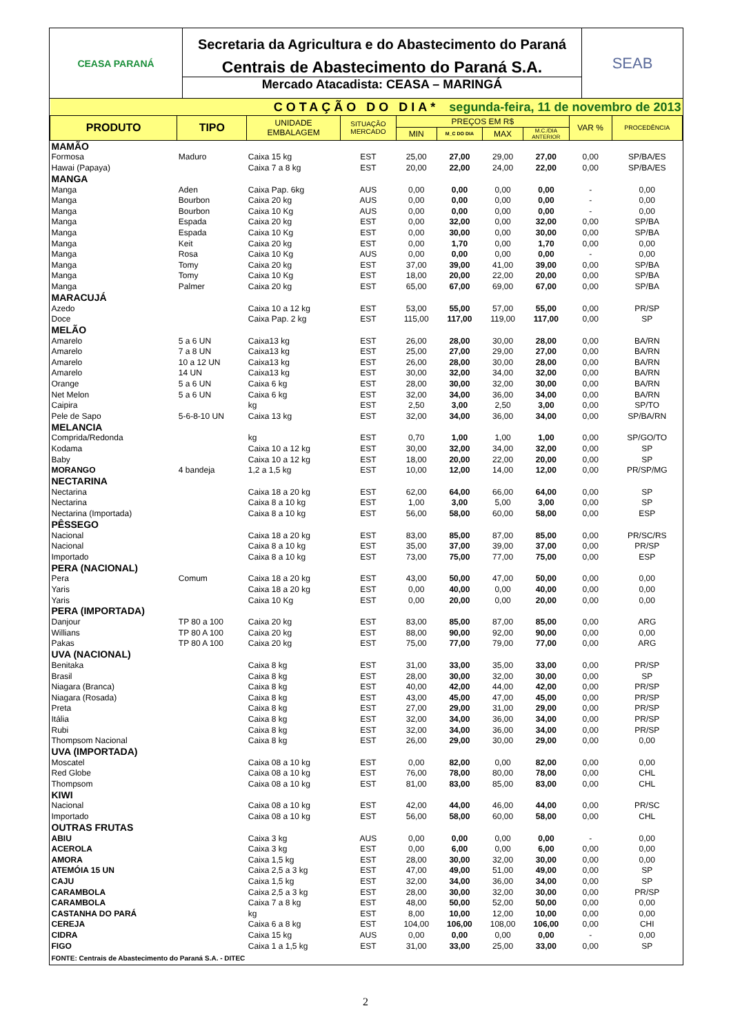CEASA PARANÁ
Secretaria da Agricultura e do Abastecimento do Paraná
Centrais de Abastecimento do Paraná S.A.
Mercado Atacadista: CEASA – MARINGÁ
SEAB
| COTAÇÃO DO DIA* segunda-feira, 11 de novembro de 2013 | | | | | | | | | |
| PRODUTO | TIPO | UNIDADE EMBALAGEM | SITUAÇÃO MERCADO | PREÇOS EM R$ | | | | VAR % | PROCEDÊNCIA |
| | | | | MIN | M_C DO DIA | MAX | M.C./DIA ANTERIOR | | |
| MAMÃO | | | | | | | | | |
| Formosa | Maduro | Caixa 15 kg | EST | 25,00 | 27,00 | 29,00 | 27,00 | 0,00 | SP/BA/ES |
| Hawai (Papaya) | | Caixa 7 a 8 kg | EST | 20,00 | 22,00 | 24,00 | 22,00 | 0,00 | SP/BA/ES |
| MANGA | | | | | | | | | |
| Manga | Aden | Caixa Pap. 6kg | AUS | 0,00 | 0,00 | 0,00 | 0,00 | - | 0,00 |
| Manga | Bourbon | Caixa 20 kg | AUS | 0,00 | 0,00 | 0,00 | 0,00 | - | 0,00 |
| Manga | Bourbon | Caixa 10 Kg | AUS | 0,00 | 0,00 | 0,00 | 0,00 | - | 0,00 |
| Manga | Espada | Caixa 20 kg | EST | 0,00 | 32,00 | 0,00 | 32,00 | 0,00 | SP/BA |
| Manga | Espada | Caixa 10 Kg | EST | 0,00 | 30,00 | 0,00 | 30,00 | 0,00 | SP/BA |
| Manga | Keit | Caixa 20 kg | EST | 0,00 | 1,70 | 0,00 | 1,70 | 0,00 | 0,00 |
| Manga | Rosa | Caixa 10 Kg | AUS | 0,00 | 0,00 | 0,00 | 0,00 | - | 0,00 |
| Manga | Tomy | Caixa 20 kg | EST | 37,00 | 39,00 | 41,00 | 39,00 | 0,00 | SP/BA |
| Manga | Tomy | Caixa 10 Kg | EST | 18,00 | 20,00 | 22,00 | 20,00 | 0,00 | SP/BA |
| Manga | Palmer | Caixa 20 kg | EST | 65,00 | 67,00 | 69,00 | 67,00 | 0,00 | SP/BA |
| MARACUJÁ | | | | | | | | | |
| Azedo | | Caixa 10 a 12 kg | EST | 53,00 | 55,00 | 57,00 | 55,00 | 0,00 | PR/SP |
| Doce | | Caixa Pap. 2 kg | EST | 115,00 | 117,00 | 119,00 | 117,00 | 0,00 | SP |
| MELÃO | | | | | | | | | |
| Amarelo | 5 a 6 UN | Caixa13 kg | EST | 26,00 | 28,00 | 30,00 | 28,00 | 0,00 | BA/RN |
| Amarelo | 7 a 8 UN | Caixa13 kg | EST | 25,00 | 27,00 | 29,00 | 27,00 | 0,00 | BA/RN |
| Amarelo | 10 a 12 UN | Caixa13 kg | EST | 26,00 | 28,00 | 30,00 | 28,00 | 0,00 | BA/RN |
| Amarelo | 14 UN | Caixa13 kg | EST | 30,00 | 32,00 | 34,00 | 32,00 | 0,00 | BA/RN |
| Orange | 5 a 6 UN | Caixa 6 kg | EST | 28,00 | 30,00 | 32,00 | 30,00 | 0,00 | BA/RN |
| Net Melon | 5 a 6 UN | Caixa 6 kg | EST | 32,00 | 34,00 | 36,00 | 34,00 | 0,00 | BA/RN |
| Caipira | | kg | EST | 2,50 | 3,00 | 2,50 | 3,00 | 0,00 | SP/TO |
| Pele de Sapo | 5-6-8-10 UN | Caixa 13 kg | EST | 32,00 | 34,00 | 36,00 | 34,00 | 0,00 | SP/BA/RN |
| MELANCIA | | | | | | | | | |
| Comprida/Redonda | | kg | EST | 0,70 | 1,00 | 1,00 | 1,00 | 0,00 | SP/GO/TO |
| Kodama | | Caixa 10 a 12 kg | EST | 30,00 | 32,00 | 34,00 | 32,00 | 0,00 | SP |
| Baby | | Caixa 10 a 12 kg | EST | 18,00 | 20,00 | 22,00 | 20,00 | 0,00 | SP |
| MORANGO | 4 bandeja | 1,2 a 1,5 kg | EST | 10,00 | 12,00 | 14,00 | 12,00 | 0,00 | PR/SP/MG |
| NECTARINA | | | | | | | | | |
| Nectarina | | Caixa 18 a 20 kg | EST | 62,00 | 64,00 | 66,00 | 64,00 | 0,00 | SP |
| Nectarina | | Caixa 8 a 10 kg | EST | 1,00 | 3,00 | 5,00 | 3,00 | 0,00 | SP |
| Nectarina (Importada) | | Caixa 8 a 10 kg | EST | 56,00 | 58,00 | 60,00 | 58,00 | 0,00 | ESP |
| PÊSSEGO | | | | | | | | | |
| Nacional | | Caixa 18 a 20 kg | EST | 83,00 | 85,00 | 87,00 | 85,00 | 0,00 | PR/SC/RS |
| Nacional | | Caixa 8 a 10 kg | EST | 35,00 | 37,00 | 39,00 | 37,00 | 0,00 | PR/SP |
| Importado | | Caixa 8 a 10 kg | EST | 73,00 | 75,00 | 77,00 | 75,00 | 0,00 | ESP |
| PERA (NACIONAL) | | | | | | | | | |
| Pera | Comum | Caixa 18 a 20 kg | EST | 43,00 | 50,00 | 47,00 | 50,00 | 0,00 | 0,00 |
| Yaris | | Caixa 18 a 20 kg | EST | 0,00 | 40,00 | 0,00 | 40,00 | 0,00 | 0,00 |
| Yaris | | Caixa 10 Kg | EST | 0,00 | 20,00 | 0,00 | 20,00 | 0,00 | 0,00 |
| PERA (IMPORTADA) | | | | | | | | | |
| Danjour | TP 80 a 100 | Caixa 20 kg | EST | 83,00 | 85,00 | 87,00 | 85,00 | 0,00 | ARG |
| Willians | TP 80 A 100 | Caixa 20 kg | EST | 88,00 | 90,00 | 92,00 | 90,00 | 0,00 | 0,00 |
| Pakas | TP 80 A 100 | Caixa 20 kg | EST | 75,00 | 77,00 | 79,00 | 77,00 | 0,00 | ARG |
| UVA (NACIONAL) | | | | | | | | | |
| Benitaka | | Caixa 8 kg | EST | 31,00 | 33,00 | 35,00 | 33,00 | 0,00 | PR/SP |
| Brasil | | Caixa 8 kg | EST | 28,00 | 30,00 | 32,00 | 30,00 | 0,00 | SP |
| Niagara (Branca) | | Caixa 8 kg | EST | 40,00 | 42,00 | 44,00 | 42,00 | 0,00 | PR/SP |
| Niagara (Rosada) | | Caixa 8 kg | EST | 43,00 | 45,00 | 47,00 | 45,00 | 0,00 | PR/SP |
| Preta | | Caixa 8 kg | EST | 27,00 | 29,00 | 31,00 | 29,00 | 0,00 | PR/SP |
| Itália | | Caixa 8 kg | EST | 32,00 | 34,00 | 36,00 | 34,00 | 0,00 | PR/SP |
| Rubi | | Caixa 8 kg | EST | 32,00 | 34,00 | 36,00 | 34,00 | 0,00 | PR/SP |
| Thompsom Nacional | | Caixa 8 kg | EST | 26,00 | 29,00 | 30,00 | 29,00 | 0,00 | 0,00 |
| UVA (IMPORTADA) | | | | | | | | | |
| Moscatel | | Caixa 08 a 10 kg | EST | 0,00 | 82,00 | 0,00 | 82,00 | 0,00 | 0,00 |
| Red Globe | | Caixa 08 a 10 kg | EST | 76,00 | 78,00 | 80,00 | 78,00 | 0,00 | CHL |
| Thompsom | | Caixa 08 a 10 kg | EST | 81,00 | 83,00 | 85,00 | 83,00 | 0,00 | CHL |
| KIWI | | | | | | | | | |
| Nacional | | Caixa 08 a 10 kg | EST | 42,00 | 44,00 | 46,00 | 44,00 | 0,00 | PR/SC |
| Importado | | Caixa 08 a 10 kg | EST | 56,00 | 58,00 | 60,00 | 58,00 | 0,00 | CHL |
| OUTRAS FRUTAS | | | | | | | | | |
| ABIU | | Caixa 3 kg | AUS | 0,00 | 0,00 | 0,00 | 0,00 | - | 0,00 |
| ACEROLA | | Caixa 3 kg | EST | 0,00 | 6,00 | 0,00 | 6,00 | 0,00 | 0,00 |
| AMORA | | Caixa 1,5 kg | EST | 28,00 | 30,00 | 32,00 | 30,00 | 0,00 | 0,00 |
| ATEMÓIA 15 UN | | Caixa 2,5 a 3 kg | EST | 47,00 | 49,00 | 51,00 | 49,00 | 0,00 | SP |
| CAJU | | Caixa 1,5 kg | EST | 32,00 | 34,00 | 36,00 | 34,00 | 0,00 | SP |
| CARAMBOLA | | Caixa 2,5 a 3 kg | EST | 28,00 | 30,00 | 32,00 | 30,00 | 0,00 | PR/SP |
| CARAMBOLA | | Caixa 7 a 8 kg | EST | 48,00 | 50,00 | 52,00 | 50,00 | 0,00 | 0,00 |
| CASTANHA DO PARÁ | | kg | EST | 8,00 | 10,00 | 12,00 | 10,00 | 0,00 | 0,00 |
| CEREJA | | Caixa 6 a 8 kg | EST | 104,00 | 106,00 | 108,00 | 106,00 | 0,00 | CHI |
| CIDRA | | Caixa 15 kg | AUS | 0,00 | 0,00 | 0,00 | 0,00 | - | 0,00 |
| FIGO | | Caixa 1 a 1,5 kg | EST | 31,00 | 33,00 | 25,00 | 33,00 | 0,00 | SP |
| FONTE: Centrais de Abastecimento do Paraná S.A. - DITEC | | | | | | | | | |
2